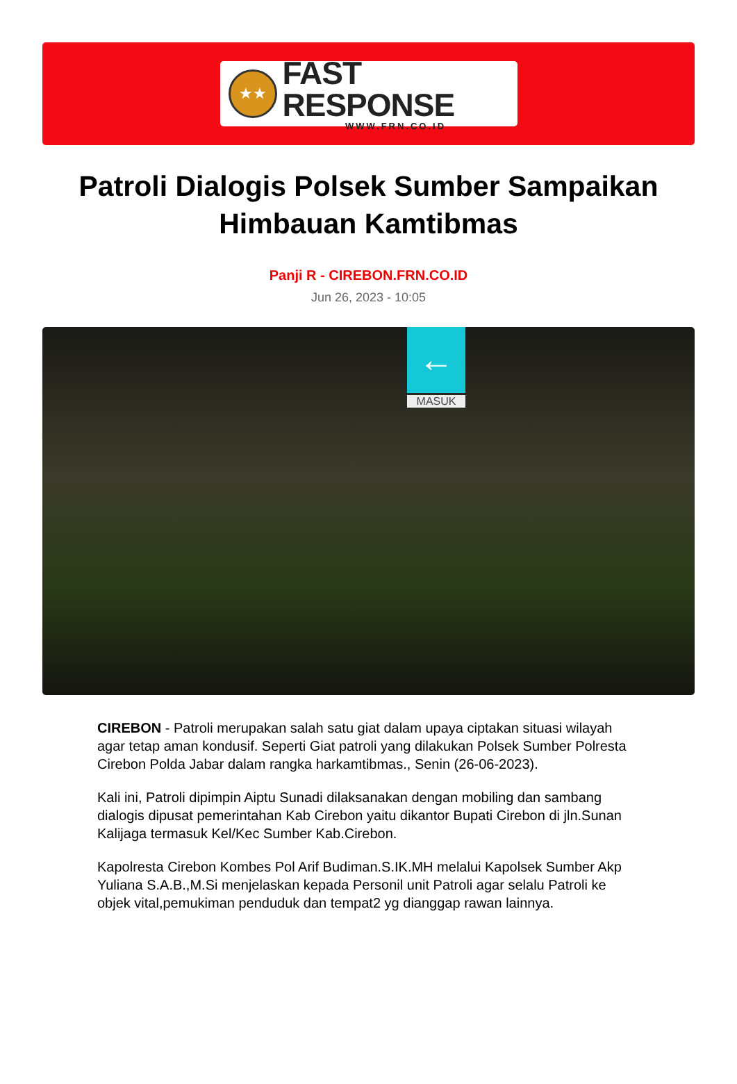★★
FAST RESPONSE
WWW.FRN.CO.ID
Patroli Dialogis Polsek Sumber Sampaikan Himbauan Kamtibmas
Panji R - CIREBON.FRN.CO.ID
Jun 26, 2023 - 10:05
←
MASUK
CIREBON - Patroli merupakan salah satu giat dalam upaya ciptakan situasi wilayah agar tetap aman kondusif. Seperti Giat patroli yang dilakukan Polsek Sumber Polresta Cirebon Polda Jabar dalam rangka harkamtibmas., Senin (26-06-2023).
Kali ini, Patroli dipimpin Aiptu Sunadi dilaksanakan dengan mobiling dan sambang dialogis dipusat pemerintahan Kab Cirebon yaitu dikantor Bupati Cirebon di jln.Sunan Kalijaga termasuk Kel/Kec Sumber Kab.Cirebon.
Kapolresta Cirebon Kombes Pol Arif Budiman.S.IK.MH melalui Kapolsek Sumber Akp Yuliana S.A.B.,M.Si menjelaskan kepada Personil unit Patroli agar selalu Patroli ke objek vital,pemukiman penduduk dan tempat2 yg dianggap rawan lainnya.